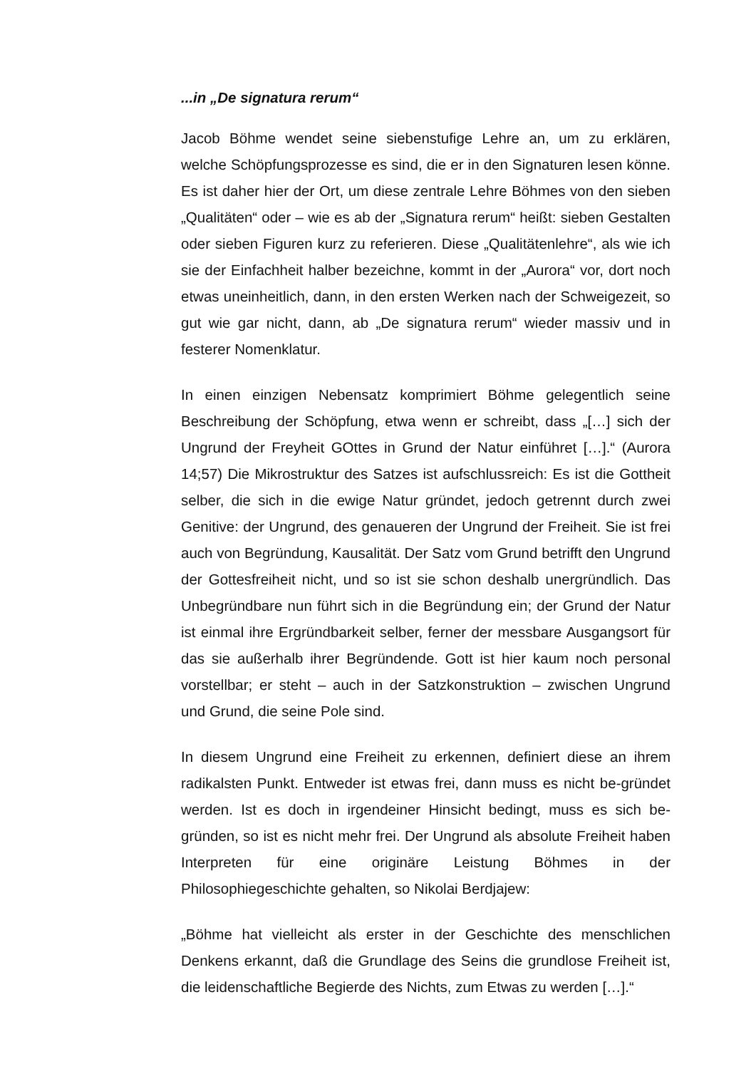...in „De signatura rerum“
Jacob Böhme wendet seine siebenstufige Lehre an, um zu erklären, welche Schöpfungsprozesse es sind, die er in den Signaturen lesen könne. Es ist daher hier der Ort, um diese zentrale Lehre Böhmes von den sieben „Qualitäten“ oder – wie es ab der „Signatura rerum“ heißt: sieben Gestalten oder sieben Figuren kurz zu referieren. Diese „Qualitätenlehre“, als wie ich sie der Einfachheit halber bezeichne, kommt in der „Aurora“ vor, dort noch etwas uneinheitlich, dann, in den ersten Werken nach der Schweigezeit, so gut wie gar nicht, dann, ab „De signatura rerum“ wieder massiv und in festerer Nomenklatur.
In einen einzigen Nebensatz komprimiert Böhme gelegentlich seine Beschreibung der Schöpfung, etwa wenn er schreibt, dass „[…] sich der Ungrund der Freyheit GOttes in Grund der Natur einführet […].“ (Aurora 14;57) Die Mikrostruktur des Satzes ist aufschlussreich: Es ist die Gottheit selber, die sich in die ewige Natur gründet, jedoch getrennt durch zwei Genitive: der Ungrund, des genaueren der Ungrund der Freiheit. Sie ist frei auch von Begründung, Kausalität. Der Satz vom Grund betrifft den Ungrund der Gottesfreiheit nicht, und so ist sie schon deshalb unergründlich. Das Unbegründbare nun führt sich in die Begründung ein; der Grund der Natur ist einmal ihre Ergründbarkeit selber, ferner der messbare Ausgangsort für das sie außerhalb ihrer Begründende. Gott ist hier kaum noch personal vorstellbar; er steht – auch in der Satzkonstruktion – zwischen Ungrund und Grund, die seine Pole sind.
In diesem Ungrund eine Freiheit zu erkennen, definiert diese an ihrem radikalsten Punkt. Entweder ist etwas frei, dann muss es nicht be-gründet werden. Ist es doch in irgendeiner Hinsicht bedingt, muss es sich be-gründen, so ist es nicht mehr frei. Der Ungrund als absolute Freiheit haben Interpreten für eine originäre Leistung Böhmes in der Philosophiegeschichte gehalten, so Nikolai Berdjajew:
„Böhme hat vielleicht als erster in der Geschichte des menschlichen Denkens erkannt, daß die Grundlage des Seins die grundlose Freiheit ist, die leidenschaftliche Begierde des Nichts, zum Etwas zu werden […].“